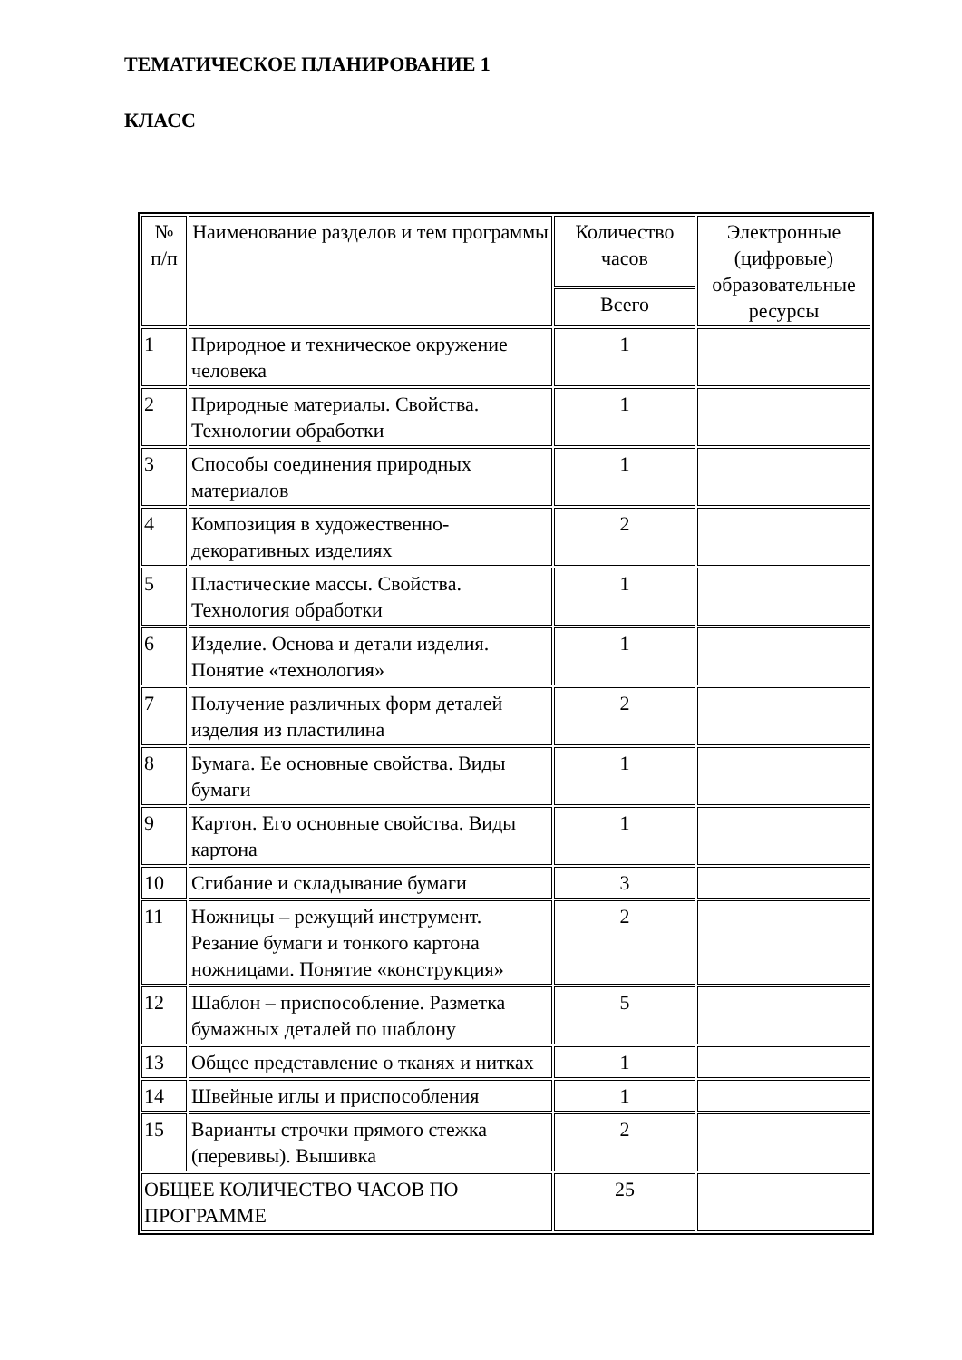ТЕМАТИЧЕСКОЕ ПЛАНИРОВАНИЕ 1
КЛАСС
| № п/п | Наименование разделов и тем программы | Количество часов | Электронные (цифровые) образовательные ресурсы |
| --- | --- | --- | --- |
| | | Всего | |
| 1 | Природное и техническое окружение человека | 1 | |
| 2 | Природные материалы. Свойства. Технологии обработки | 1 | |
| 3 | Способы соединения природных материалов | 1 | |
| 4 | Композиция в художественно-декоративных изделиях | 2 | |
| 5 | Пластические массы. Свойства. Технология обработки | 1 | |
| 6 | Изделие. Основа и детали изделия. Понятие «технология» | 1 | |
| 7 | Получение различных форм деталей изделия из пластилина | 2 | |
| 8 | Бумага. Ее основные свойства. Виды бумаги | 1 | |
| 9 | Картон. Его основные свойства. Виды картона | 1 | |
| 10 | Сгибание и складывание бумаги | 3 | |
| 11 | Ножницы – режущий инструмент. Резание бумаги и тонкого картона ножницами. Понятие «конструкция» | 2 | |
| 12 | Шаблон – приспособление. Разметка бумажных деталей по шаблону | 5 | |
| 13 | Общее представление о тканях и нитках | 1 | |
| 14 | Швейные иглы и приспособления | 1 | |
| 15 | Варианты строчки прямого стежка (перевивы). Вышивка | 2 | |
| ОБЩЕЕ КОЛИЧЕСТВО ЧАСОВ ПО ПРОГРАММЕ | | 25 | |